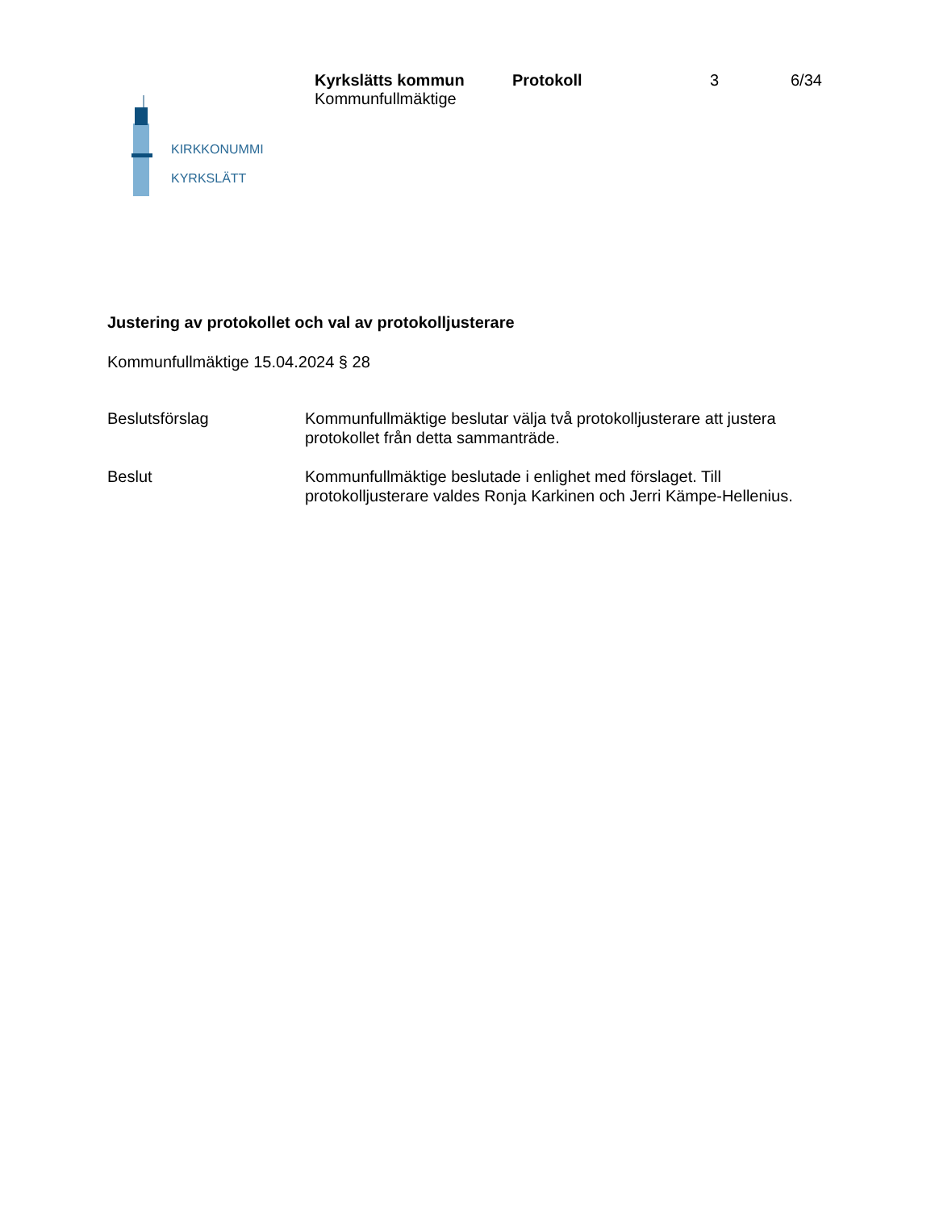KIRKKONUMMI
KYRKSLÄTT
Kyrkslätts kommun
Kommunfullmäktige
Protokoll 3 6/34
Justering av protokollet och val av protokolljusterare
Kommunfullmäktige 15.04.2024 § 28
Beslutsförslag Kommunfullmäktige beslutar välja två protokolljusterare att justera protokollet från detta sammanträde.
Beslut Kommunfullmäktige beslutade i enlighet med förslaget. Till protokolljusterare valdes Ronja Karkinen och Jerri Kämpe-Hellenius.